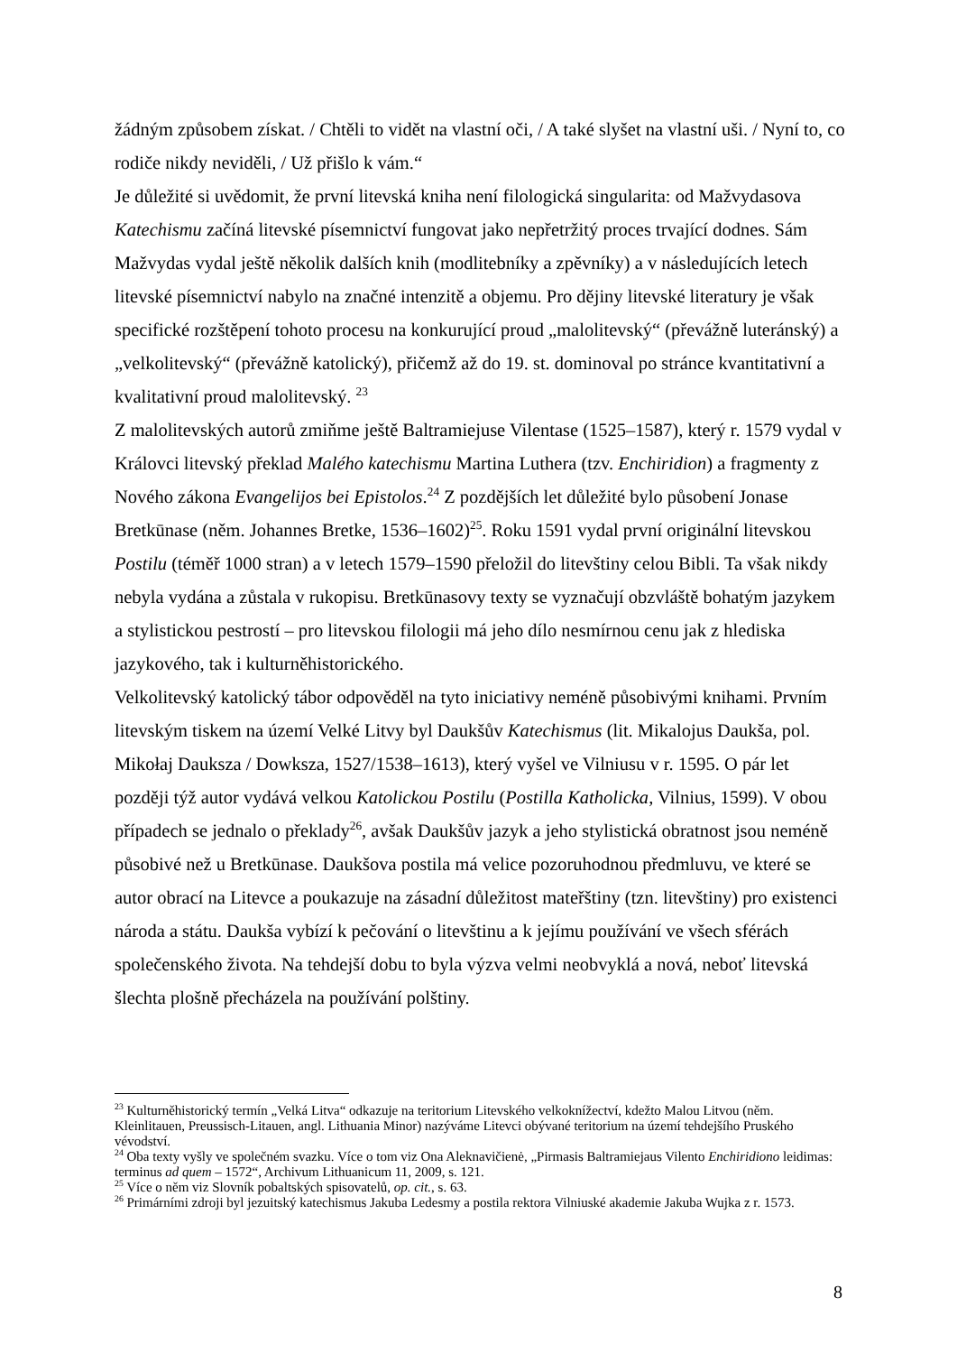žádným způsobem získat. / Chtěli to vidět na vlastní oči, / A také slyšet na vlastní uši. / Nyní to, co rodiče nikdy neviděli, / Už přišlo k vám.“
Je důležité si uvědomit, že první litevská kniha není filologická singularita: od Mažvydasova Katechismu začíná litevské písemnictví fungovat jako nepřetržitý proces trvající dodnes. Sám Mažvydas vydal ještě několik dalších knih (modlitebníky a zpěvníky) a v následujících letech litevské písemnictví nabylo na značné intenzitě a objemu. Pro dějiny litevské literatury je však specifické rozštěpení tohoto procesu na konkurující proud „malolitevský“ (převážně luteránský) a „velkolitevský“ (převážně katolický), přičemž až do 19. st. dominoval po stránce kvantitativní a kvalitativní proud malolitevský. <sup>23</sup>
Z malolitevských autorů zmiňme ještě Baltramiejuse Vilentase (1525–1587), který r. 1579 vydal v Královci litevský překlad Malého katechismu Martina Luthera (tzv. Enchiridion) a fragmenty z Nového zákona Evangelijos bei Epistolos.<sup>24</sup> Z pozdějších let důležité bylo působení Jonase Bretkūnase (něm. Johannes Bretke, 1536–1602)<sup>25</sup>. Roku 1591 vydal první originální litevskou Postilu (téměř 1000 stran) a v letech 1579–1590 přeložil do litevštiny celou Bibli. Ta však nikdy nebyla vydána a zůstala v rukopisu. Bretkūnasovy texty se vyznačují obzvláště bohatým jazykem a stylistickou pestrostí – pro litevskou filologii má jeho dílo nesmírnou cenu jak z hlediska jazykového, tak i kulturněhistorického.
Velkolitevský katolický tábor odpověděl na tyto iniciativy neméně působivými knihami. Prvním litevským tiskem na území Velké Litvy byl Daukšův Katechismus (lit. Mikalojus Daukša, pol. Mikołaj Dauksza / Dowksza, 1527/1538–1613), který vyšel ve Vilniusu v r. 1595. O pár let později týž autor vydává velkou Katolickou Postilu (Postilla Katholicka, Vilnius, 1599). V obou případech se jednalo o překlady<sup>26</sup>, avšak Daukšův jazyk a jeho stylistická obratnost jsou neméně působivé než u Bretkūnase. Daukšova postila má velice pozoruhodnou předmluvu, ve které se autor obrací na Litevce a poukazuje na zásadní důležitost mateřštiny (tzn. litevštiny) pro existenci národa a státu. Daukša vybízí k pečování o litevštinu a k jejímu používání ve všech sférách společenského života. Na tehdejší dobu to byla výzva velmi neobvyklá a nová, neboť litevská šlechta plošně přecházela na používání polštiny.
<sup>23</sup> Kulturněhistorický termín „Velká Litva“ odkazuje na teritorium Litevského velkoknížectví, kdežto Malou Litvou (něm. Kleinlitauen, Preussisch-Litauen, angl. Lithuania Minor) nazýváme Litevci obývané teritorium na území tehdejšího Pruského vévodství.
<sup>24</sup> Oba texty vyšly ve společném svazku. Více o tom viz Ona Aleknavičienė, „Pirmasis Baltramiejaus Vilento Enchiridiono leidimas: terminus ad quem – 1572“, Archivum Lithuanicum 11, 2009, s. 121.
<sup>25</sup> Více o něm viz Slovník pobaltských spisovatelů, op. cit., s. 63.
<sup>26</sup> Primárními zdroji byl jezuitský katechismus Jakuba Ledesmy a postila rektora Vilniuské akademie Jakuba Wujka z r. 1573.
8